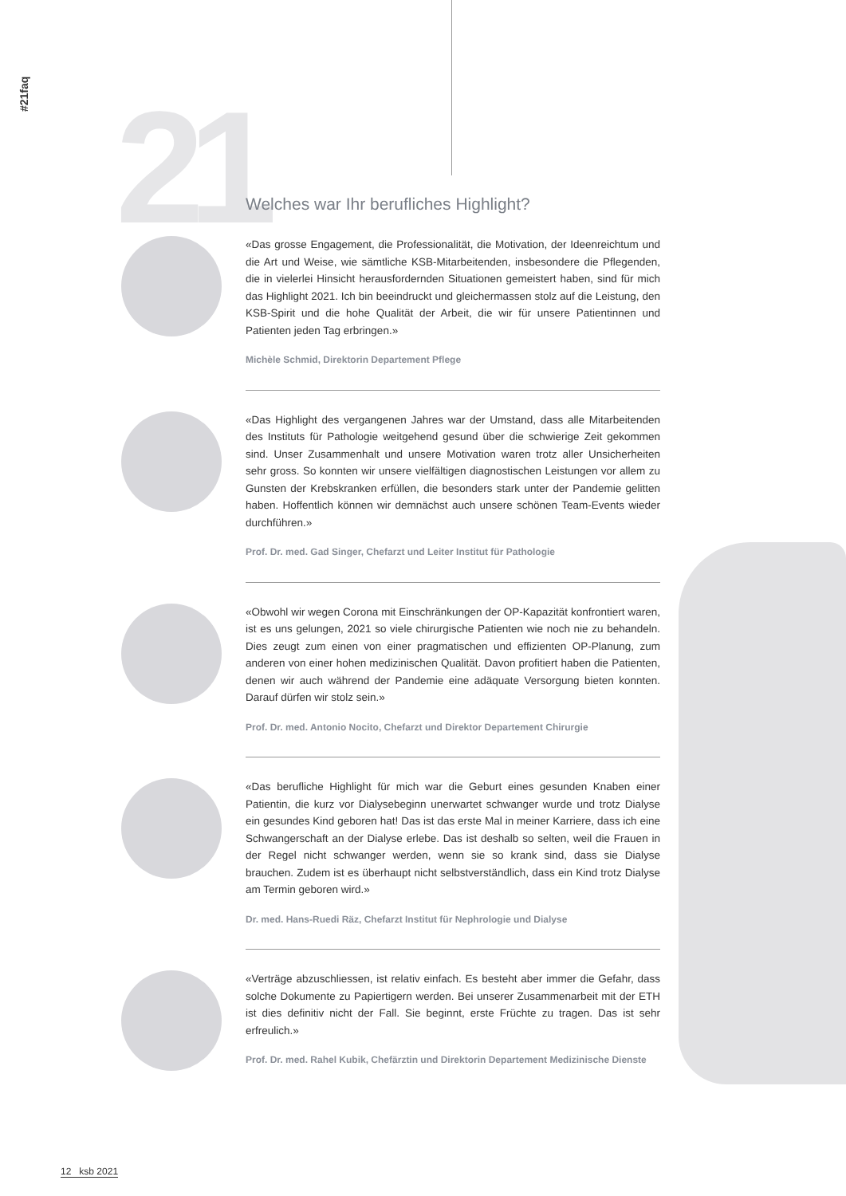#21faq
21
Welches war Ihr berufliches Highlight?
«Das grosse Engagement, die Professionalität, die Motivation, der Ideenreichtum und die Art und Weise, wie sämtliche KSB-Mitarbeitenden, insbesondere die Pflegenden, die in vielerlei Hinsicht herausfordernden Situationen gemeistert haben, sind für mich das Highlight 2021. Ich bin beeindruckt und gleichermassen stolz auf die Leistung, den KSB-Spirit und die hohe Qualität der Arbeit, die wir für unsere Patientinnen und Patienten jeden Tag erbringen.»
Michèle Schmid, Direktorin Departement Pflege
«Das Highlight des vergangenen Jahres war der Umstand, dass alle Mitarbeitenden des Instituts für Pathologie weitgehend gesund über die schwierige Zeit gekommen sind. Unser Zusammenhalt und unsere Motivation waren trotz aller Unsicherheiten sehr gross. So konnten wir unsere vielfältigen diagnostischen Leistungen vor allem zu Gunsten der Krebskranken erfüllen, die besonders stark unter der Pandemie gelitten haben. Hoffent­lich können wir demnächst auch unsere schönen Team-Events wieder durchführen.»
Prof. Dr. med. Gad Singer, Chefarzt und Leiter Institut für Pathologie
«Obwohl wir wegen Corona mit Einschränkungen der OP-Kapazität konfrontiert waren, ist es uns gelungen, 2021 so viele chirurgische Patienten wie noch nie zu behandeln. Dies zeugt zum einen von einer pragmatischen und effizienten OP-Pla­nung, zum anderen von einer hohen medizinischen Qualität. Davon profitiert haben die Patienten, denen wir auch während der Pandemie eine adäquate Versorgung bieten konnten. Darauf dürfen wir stolz sein.»
Prof. Dr. med. Antonio Nocito, Chefarzt und Direktor Departement Chirurgie
«Das berufliche Highlight für mich war die Geburt eines gesunden Knaben einer Patientin, die kurz vor Dialysebeginn unerwartet schwanger wurde und trotz Dialyse ein gesundes Kind geboren hat! Das ist das erste Mal in meiner Karriere, dass ich eine Schwanger­schaft an der Dialyse erlebe. Das ist deshalb so selten, weil die Frauen in der Regel nicht schwanger werden, wenn sie so krank sind, dass sie Dialyse brauchen. Zudem ist es überhaupt nicht selbstverständlich, dass ein Kind trotz Dialyse am Termin geboren wird.»
Dr. med. Hans-Ruedi Räz, Chefarzt Institut für Nephrologie und Dialyse
«Verträge abzuschliessen, ist relativ einfach. Es besteht aber immer die Gefahr, dass solche Dokumente zu Papiertigern werden. Bei unserer Zusammenarbeit mit der ETH ist dies definitiv nicht der Fall. Sie beginnt, erste Früchte zu tragen. Das ist sehr erfreulich.»
Prof. Dr. med. Rahel Kubik, Chefärztin und Direktorin Departement Medizinische Dienste
12 ksb 2021